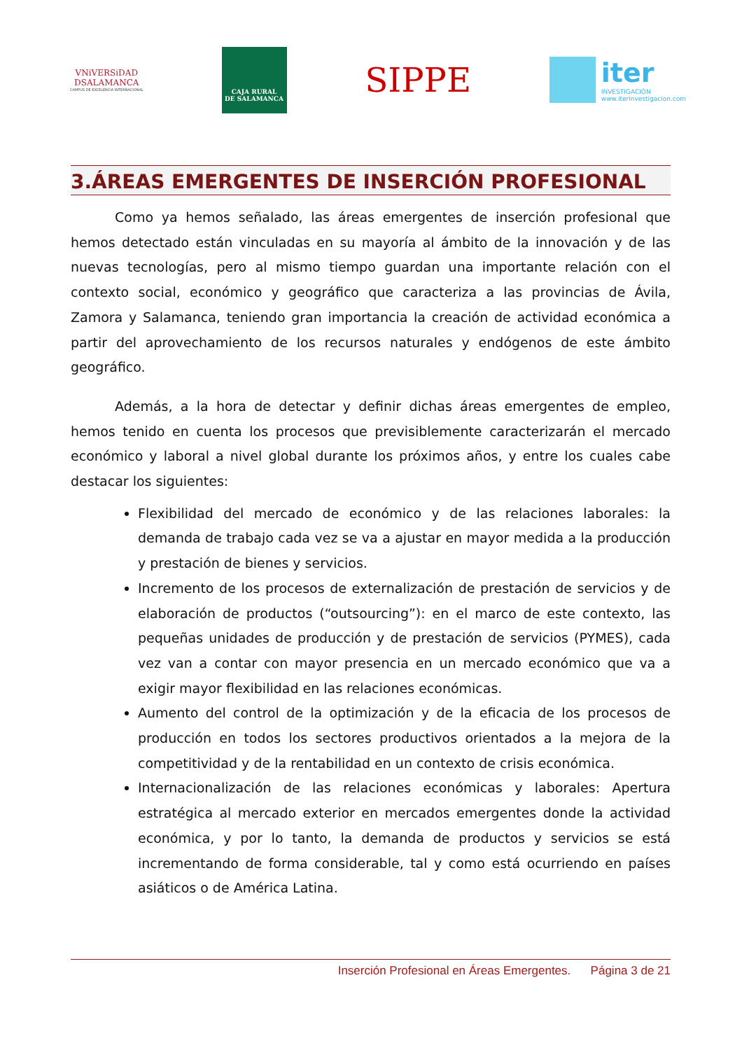VNiVERSiDAD
DSALAMANCA
CAMPUS DE EXCELENCIA INTERNACIONAL
CAJA RURAL
DE SALAMANCA
SIPPE
iter
INVESTIGACIÓN
www.iterinvestigacion.com
3.ÁREAS EMERGENTES DE INSERCIÓN PROFESIONAL
Como ya hemos señalado, las áreas emergentes de inserción profesional que hemos detectado están vinculadas en su mayoría al ámbito de la innovación y de las nuevas tecnologías, pero al mismo tiempo guardan una importante relación con el contexto social, económico y geográfico que caracteriza a las provincias de Ávila, Zamora y Salamanca, teniendo gran importancia la creación de actividad económica a partir del aprovechamiento de los recursos naturales y endógenos de este ámbito geográfico.
Además, a la hora de detectar y definir dichas áreas emergentes de empleo, hemos tenido en cuenta los procesos que previsiblemente caracterizarán el mercado económico y laboral a nivel global durante los próximos años, y entre los cuales cabe destacar los siguientes:
Flexibilidad del mercado de económico y de las relaciones laborales: la demanda de trabajo cada vez se va a ajustar en mayor medida a la producción y prestación de bienes y servicios.
Incremento de los procesos de externalización de prestación de servicios y de elaboración de productos (“outsourcing”): en el marco de este contexto, las pequeñas unidades de producción y de prestación de servicios (PYMES), cada vez van a contar con mayor presencia en un mercado económico que va a exigir mayor flexibilidad en las relaciones económicas.
Aumento del control de la optimización y de la eficacia de los procesos de producción en todos los sectores productivos orientados a la mejora de la competitividad y de la rentabilidad en un contexto de crisis económica.
Internacionalización de las relaciones económicas y laborales: Apertura estratégica al mercado exterior en mercados emergentes donde la actividad económica, y por lo tanto, la demanda de productos y servicios se está incrementando de forma considerable, tal y como está ocurriendo en países asiáticos o de América Latina.
Inserción Profesional en Áreas Emergentes. Página 3 de 21